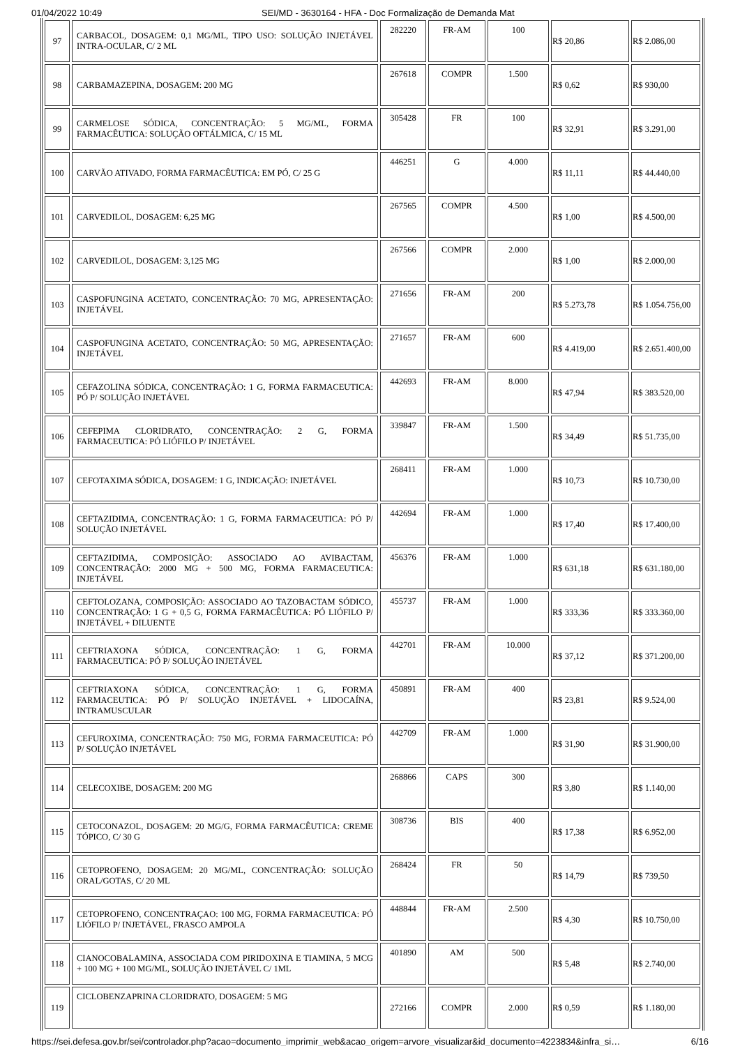01/04/2022 10:49 SEI/MD - 3630164 - HFA - Doc Formalização de Demanda Mat
| 97 | CARBACOL, DOSAGEM: 0,1 MG/ML, TIPO USO: SOLUÇÃO INJETÁVEL INTRA-OCULAR, C/ 2 ML | 282220 | FR-AM | 100 | R$ 20,86 | R$ 2.086,00 |
| 98 | CARBAMAZEPINA, DOSAGEM: 200 MG | 267618 | COMPR | 1.500 | R$ 0,62 | R$ 930,00 |
| 99 | CARMELOSE SÓDICA, CONCENTRAÇÃO: 5 MG/ML, FORMA FARMACÊUTICA: SOLUÇÃO OFTÁLMICA, C/ 15 ML | 305428 | FR | 100 | R$ 32,91 | R$ 3.291,00 |
| 100 | CARVÃO ATIVADO, FORMA FARMACÊUTICA: EM PÓ, C/ 25 G | 446251 | G | 4.000 | R$ 11,11 | R$ 44.440,00 |
| 101 | CARVEDILOL, DOSAGEM: 6,25 MG | 267565 | COMPR | 4.500 | R$ 1,00 | R$ 4.500,00 |
| 102 | CARVEDILOL, DOSAGEM: 3,125 MG | 267566 | COMPR | 2.000 | R$ 1,00 | R$ 2.000,00 |
| 103 | CASPOFUNGINA ACETATO, CONCENTRAÇÃO: 70 MG, APRESENTAÇÃO: INJETÁVEL | 271656 | FR-AM | 200 | R$ 5.273,78 | R$ 1.054.756,00 |
| 104 | CASPOFUNGINA ACETATO, CONCENTRAÇÃO: 50 MG, APRESENTAÇÃO: INJETÁVEL | 271657 | FR-AM | 600 | R$ 4.419,00 | R$ 2.651.400,00 |
| 105 | CEFAZOLINA SÓDICA, CONCENTRAÇÃO: 1 G, FORMA FARMACEUTICA: PÓ P/ SOLUÇÃO INJETÁVEL | 442693 | FR-AM | 8.000 | R$ 47,94 | R$ 383.520,00 |
| 106 | CEFEPIMA CLORIDRATO, CONCENTRAÇÃO: 2 G, FORMA FARMACEUTICA: PÓ LIÓFILO P/ INJETÁVEL | 339847 | FR-AM | 1.500 | R$ 34,49 | R$ 51.735,00 |
| 107 | CEFOTAXIMA SÓDICA, DOSAGEM: 1 G, INDICAÇÃO: INJETÁVEL | 268411 | FR-AM | 1.000 | R$ 10,73 | R$ 10.730,00 |
| 108 | CEFTAZIDIMA, CONCENTRAÇÃO: 1 G, FORMA FARMACEUTICA: PÓ P/ SOLUÇÃO INJETÁVEL | 442694 | FR-AM | 1.000 | R$ 17,40 | R$ 17.400,00 |
| 109 | CEFTAZIDIMA, COMPOSIÇÃO: ASSOCIADO AO AVIBACTAM, CONCENTRAÇÃO: 2000 MG + 500 MG, FORMA FARMACEUTICA: INJETÁVEL | 456376 | FR-AM | 1.000 | R$ 631,18 | R$ 631.180,00 |
| 110 | CEFTOLOZANA, COMPOSIÇÃO: ASSOCIADO AO TAZOBACTAM SÓDICO, CONCENTRAÇÃO: 1 G + 0,5 G, FORMA FARMACÊUTICA: PÓ LIÓFILO P/ INJETÁVEL + DILUENTE | 455737 | FR-AM | 1.000 | R$ 333,36 | R$ 333.360,00 |
| 111 | CEFTRIAXONA SÓDICA, CONCENTRAÇÃO: 1 G, FORMA FARMACEUTICA: PÓ P/ SOLUÇÃO INJETÁVEL | 442701 | FR-AM | 10.000 | R$ 37,12 | R$ 371.200,00 |
| 112 | CEFTRIAXONA SÓDICA, CONCENTRAÇÃO: 1 G, FORMA FARMACEUTICA: PÓ P/ SOLUÇÃO INJETÁVEL + LIDOCAÍNA, INTRAMUSCULAR | 450891 | FR-AM | 400 | R$ 23,81 | R$ 9.524,00 |
| 113 | CEFUROXIMA, CONCENTRAÇÃO: 750 MG, FORMA FARMACEUTICA: PÓ P/ SOLUÇÃO INJETÁVEL | 442709 | FR-AM | 1.000 | R$ 31,90 | R$ 31.900,00 |
| 114 | CELECOXIBE, DOSAGEM: 200 MG | 268866 | CAPS | 300 | R$ 3,80 | R$ 1.140,00 |
| 115 | CETOCONAZOL, DOSAGEM: 20 MG/G, FORMA FARMACÊUTICA: CREME TÓPICO, C/ 30 G | 308736 | BIS | 400 | R$ 17,38 | R$ 6.952,00 |
| 116 | CETOPROFENO, DOSAGEM: 20 MG/ML, CONCENTRAÇÃO: SOLUÇÃO ORAL/GOTAS, C/ 20 ML | 268424 | FR | 50 | R$ 14,79 | R$ 739,50 |
| 117 | CETOPROFENO, CONCENTRAÇAO: 100 MG, FORMA FARMACEUTICA: PÓ LIÓFILO P/ INJETÁVEL, FRASCO AMPOLA | 448844 | FR-AM | 2.500 | R$ 4,30 | R$ 10.750,00 |
| 118 | CIANOCOBALAMINA, ASSOCIADA COM PIRIDOXINA E TIAMINA, 5 MCG + 100 MG + 100 MG/ML, SOLUÇÃO INJETÁVEL C/ 1ML | 401890 | AM | 500 | R$ 5,48 | R$ 2.740,00 |
| 119 | CICLOBENZAPRINA CLORIDRATO, DOSAGEM: 5 MG | 272166 | COMPR | 2.000 | R$ 0,59 | R$ 1.180,00 |
https://sei.defesa.gov.br/sei/controlador.php?acao=documento_imprimir_web&acao_origem=arvore_visualizar&id_documento=4223834&infra_si… 6/16